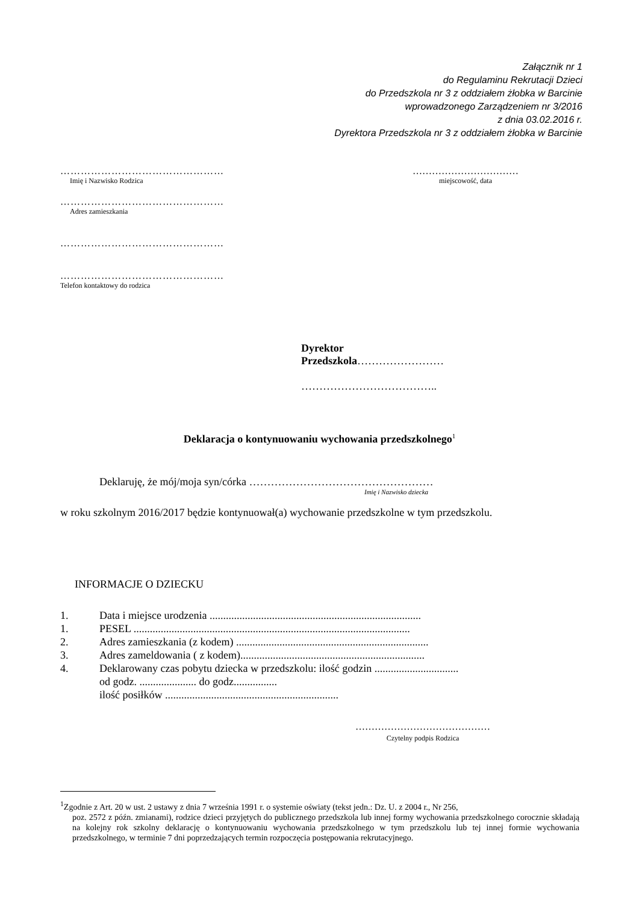Załącznik nr 1
do Regulaminu Rekrutacji Dzieci
do Przedszkola nr 3 z oddziałem żłobka w Barcinie
wprowadzonego Zarządzeniem nr 3/2016
z dnia 03.02.2016 r.
Dyrektora Przedszkola nr 3 z oddziałem żłobka w Barcinie
…………………………………………
Imię i Nazwisko Rodzica
…………………………………………
Adres zamieszkania
…………………………………………
…………………………………………
Telefon kontaktowy do rodzica
……………………………
miejscowość, data
Dyrektor
Przedszkola……………………
………………………………..
Deklaracja o kontynuowaniu wychowania przedszkolnego<sup>1</sup>
Deklaruję, że mój/moja syn/córka ……………………………………………
Imię i Nazwisko dziecka
w roku szkolnym 2016/2017 będzie kontynuował(a) wychowanie przedszkolne w tym przedszkolu.
INFORMACJE O DZIECKU
| 1. | Data i miejsce urodzenia .............................................................................. |
| 1. | PESEL ...................................................................................................... |
| 2. | Adres zamieszkania (z kodem) ....................................................................... |
| 3. | Adres zameldowania ( z kodem).................................................................... |
| 4. | Deklarowany czas pobytu dziecka w przedszkolu: ilość godzin ............................... od godz. ..................... do godz................ ilość posiłków ................................................................ |
……………………………………
Czytelny podpis Rodzica
<sup>1</sup> Zgodnie z Art. 20 w ust. 2 ustawy z dnia 7 września 1991 r. o systemie oświaty (tekst jedn.: Dz. U. z 2004 r., Nr 256,
poz. 2572 z późn. zmianami), rodzice dzieci przyjętych do publicznego przedszkola lub innej formy wychowania przedszkolnego corocznie składają na kolejny rok szkolny deklarację o kontynuowaniu wychowania przedszkolnego w tym przedszkolu lub tej innej formie wychowania przedszkolnego, w terminie 7 dni poprzedzających termin rozpoczęcia postępowania rekrutacyjnego.